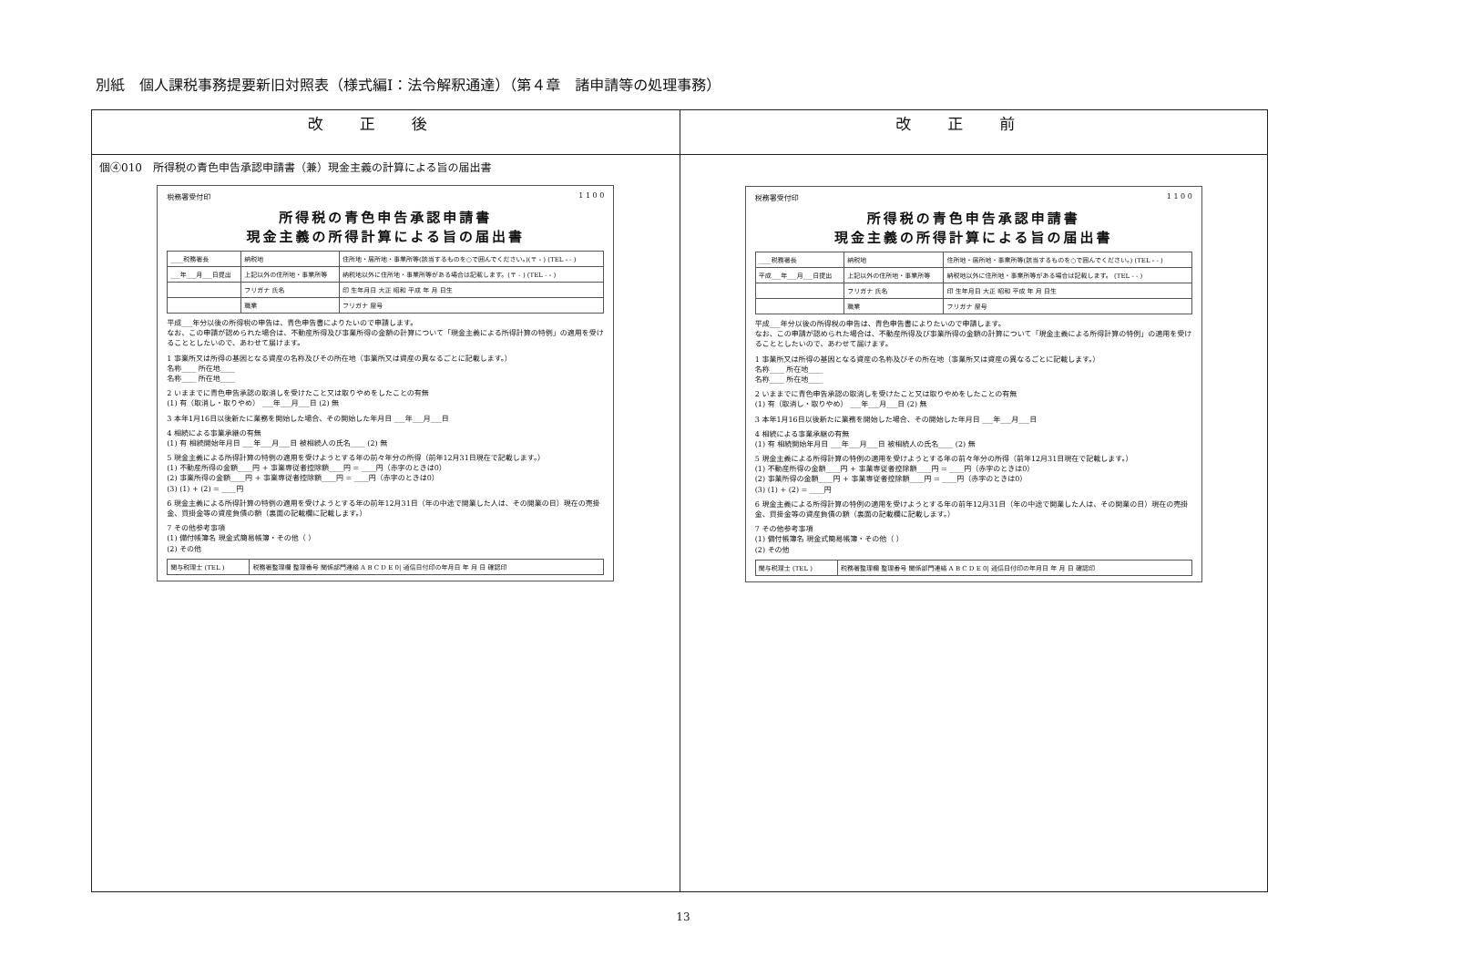別紙　個人課税事務提要新旧対照表（様式編Ⅰ：法令解釈通達）（第４章　諸申請等の処理事務）
| 改正後 | 改正前 |
| --- | --- |
| 個④010 所得税の青色申告承認申請書（兼）現金主義の計算による旨の届出書 税務署受付印 1 1 0 0 所得税の青色申告承認申請書 現金主義の所得計算による旨の届出書 / ____税務署長 / 納税地 / 住所地・居所地・事業所等(該当するものを○で囲んでください。)(〒 - ) (TEL - - ) / / ___年___月___日提出 / 上記以外の住所地・事業所等 / 納税地以外に住所地・事業所等がある場合は記載します。(〒 - ) (TEL - - ) / / / フリガナ 氏名 / 印 生年月日 大正 昭和 平成 年 月 日生 / / / 職業 / フリガナ 屋号 / 平成___年分以後の所得税の申告は、青色申告書によりたいので申請します。 なお、この申請が認められた場合は、不動産所得及び事業所得の金額の計算について「現金主義による所得計算の特例」の適用を受けることとしたいので、あわせて届けます。 1 事業所又は所得の基因となる資産の名称及びその所在地（事業所又は資産の異なるごとに記載します。） 名称____ 所在地____ 名称____ 所在地____ 2 いままでに青色申告承認の取消しを受けたこと又は取りやめをしたことの有無 (1) 有（取消し・取りやめ） ___年___月___日 (2) 無 3 本年1月16日以後新たに業務を開始した場合、その開始した年月日 ___年___月___日 4 相続による事業承継の有無 (1) 有 相続開始年月日 ___年___月___日 被相続人の氏名____ (2) 無 5 現金主義による所得計算の特例の適用を受けようとする年の前々年分の所得（前年12月31日現在で記載します。） (1) 不動産所得の金額____円 + 事業専従者控除額____円 = ____円（赤字のときは0） (2) 事業所得の金額____円 + 事業専従者控除額____円 = ____円（赤字のときは0） (3) (1) + (2) = ____円 6 現金主義による所得計算の特例の適用を受けようとする年の前年12月31日（年の中途で開業した人は、その開業の日）現在の売掛金、買掛金等の資産負債の額（裏面の記載欄に記載します。） 7 その他参考事項 (1) 備付帳簿名 現金式簡易帳簿・その他（ ） (2) その他 / 関与税理士 (TEL ) / 税務署整理欄 整理番号 関係部門連絡 A B C D E 0/ 通信日付印の年月日 年 月 日 確認印 / | 税務署受付印 1 1 0 0 所得税の青色申告承認申請書 現金主義の所得計算による旨の届出書 / ____税務署長 / 納税地 / 住所地・居所地・事業所等(該当するものを○で囲んでください。) (TEL - - ) / / 平成___年___月___日提出 / 上記以外の住所地・事業所等 / 納税地以外に住所地・事業所等がある場合は記載します。 (TEL - - ) / / / フリガナ 氏名 / 印 生年月日 大正 昭和 平成 年 月 日生 / / / 職業 / フリガナ 屋号 / 平成___年分以後の所得税の申告は、青色申告書によりたいので申請します。 なお、この申請が認められた場合は、不動産所得及び事業所得の金額の計算について「現金主義による所得計算の特例」の適用を受けることとしたいので、あわせて届けます。 1 事業所又は所得の基因となる資産の名称及びその所在地（事業所又は資産の異なるごとに記載します。） 名称____ 所在地____ 名称____ 所在地____ 2 いままでに青色申告承認の取消しを受けたこと又は取りやめをしたことの有無 (1) 有（取消し・取りやめ） ___年___月___日 (2) 無 3 本年1月16日以後新たに業務を開始した場合、その開始した年月日 ___年___月___日 4 相続による事業承継の有無 (1) 有 相続開始年月日 ___年___月___日 被相続人の氏名____ (2) 無 5 現金主義による所得計算の特例の適用を受けようとする年の前々年分の所得（前年12月31日現在で記載します。） (1) 不動産所得の金額____円 + 事業専従者控除額____円 = ____円（赤字のときは0） (2) 事業所得の金額____円 + 事業専従者控除額____円 = ____円（赤字のときは0） (3) (1) + (2) = ____円 6 現金主義による所得計算の特例の適用を受けようとする年の前年12月31日（年の中途で開業した人は、その開業の日）現在の売掛金、買掛金等の資産負債の額（裏面の記載欄に記載します。） 7 その他参考事項 (1) 備付帳簿名 現金式簡易帳簿・その他（ ） (2) その他 / 関与税理士 (TEL ) / 税務署整理欄 整理番号 関係部門連絡 A B C D E 0/ 通信日付印の年月日 年 月 日 確認印 / |
13